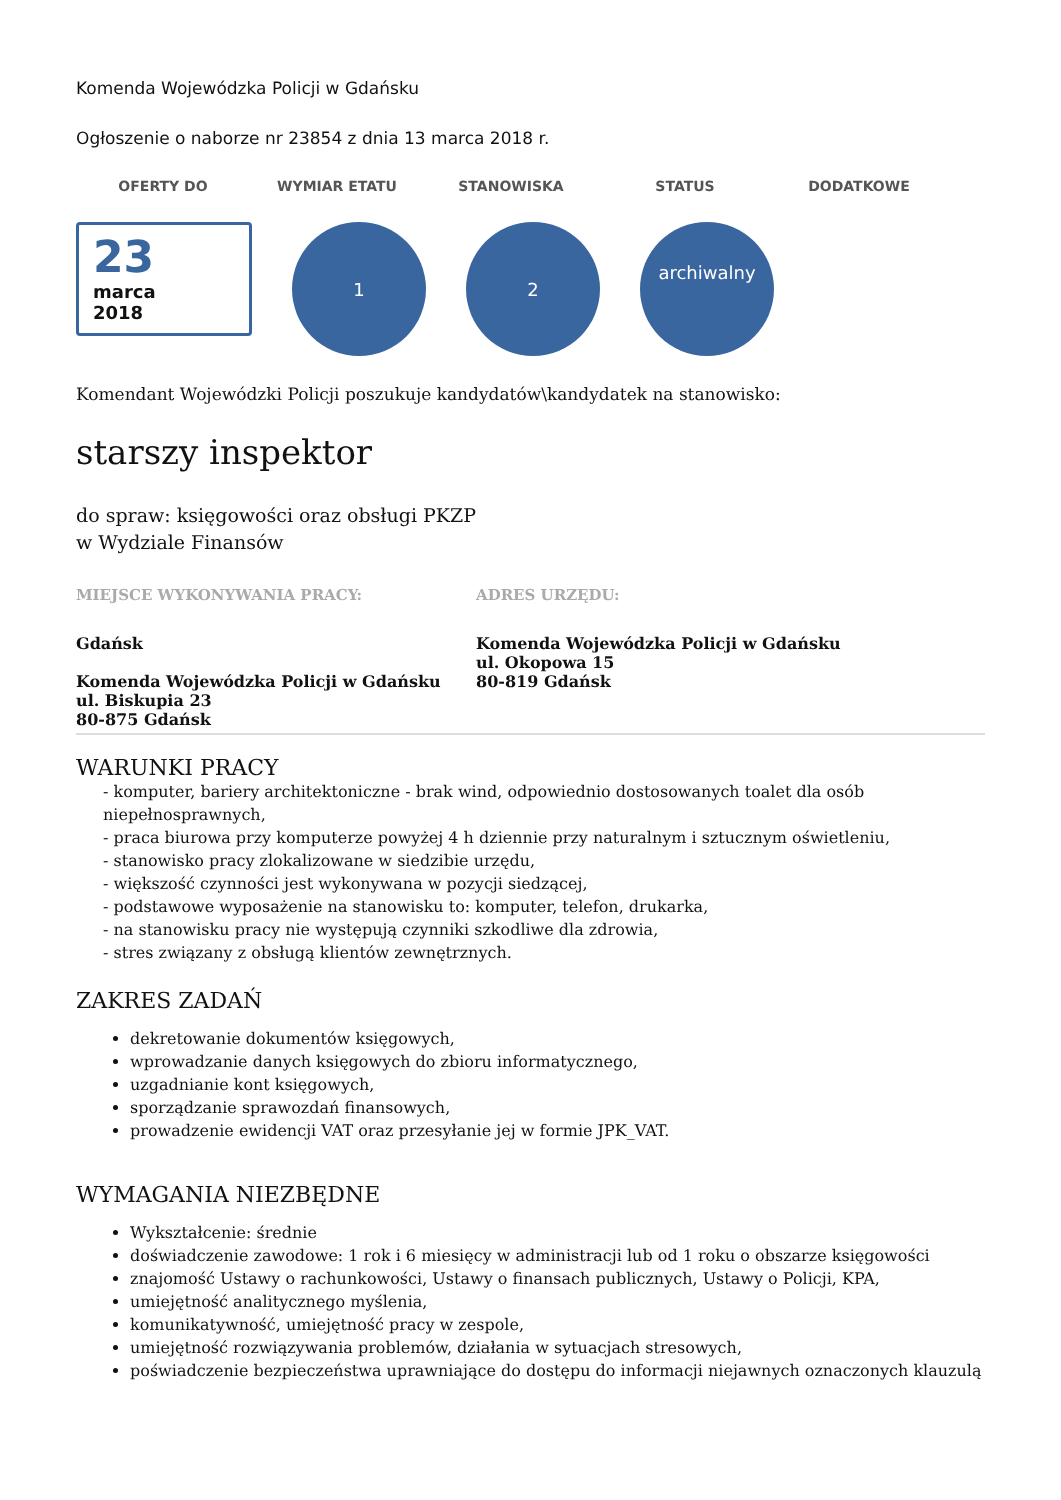Komenda Wojewódzka Policji w Gdańsku
Ogłoszenie o naborze nr 23854 z dnia 13 marca 2018 r.
OFERTY DO WYMIAR ETATU STANOWISKA STATUS DODATKOWE
23
marca
2018
1 2
archiwalny
Komendant Wojewódzki Policji poszukuje kandydatów\kandydatek na stanowisko:
starszy inspektor
do spraw: księgowości oraz obsługi PKZP
w Wydziale Finansów
MIEJSCE WYKONYWANIA PRACY:
Gdańsk
Komenda Wojewódzka Policji w Gdańsku
ul. Biskupia 23
80-875 Gdańsk
ADRES URZĘDU:
Komenda Wojewódzka Policji w Gdańsku
ul. Okopowa 15
80-819 Gdańsk
WARUNKI PRACY
- komputer, bariery architektoniczne - brak wind, odpowiednio dostosowanych toalet dla osób niepełnosprawnych,
- praca biurowa przy komputerze powyżej 4 h dziennie przy naturalnym i sztucznym oświetleniu,
- stanowisko pracy zlokalizowane w siedzibie urzędu,
- większość czynności jest wykonywana w pozycji siedzącej,
- podstawowe wyposażenie na stanowisku to: komputer, telefon, drukarka,
- na stanowisku pracy nie występują czynniki szkodliwe dla zdrowia,
- stres związany z obsługą klientów zewnętrznych.
ZAKRES ZADAŃ
dekretowanie dokumentów księgowych,
wprowadzanie danych księgowych do zbioru informatycznego,
uzgadnianie kont księgowych,
sporządzanie sprawozdań finansowych,
prowadzenie ewidencji VAT oraz przesyłanie jej w formie JPK_VAT.
WYMAGANIA NIEZBĘDNE
Wykształcenie: średnie
doświadczenie zawodowe: 1 rok i 6 miesięcy w administracji lub od 1 roku o obszarze księgowości
znajomość Ustawy o rachunkowości, Ustawy o finansach publicznych, Ustawy o Policji, KPA,
umiejętność analitycznego myślenia,
komunikatywność, umiejętność pracy w zespole,
umiejętność rozwiązywania problemów, działania w sytuacjach stresowych,
poświadczenie bezpieczeństwa uprawniające do dostępu do informacji niejawnych oznaczonych klauzulą